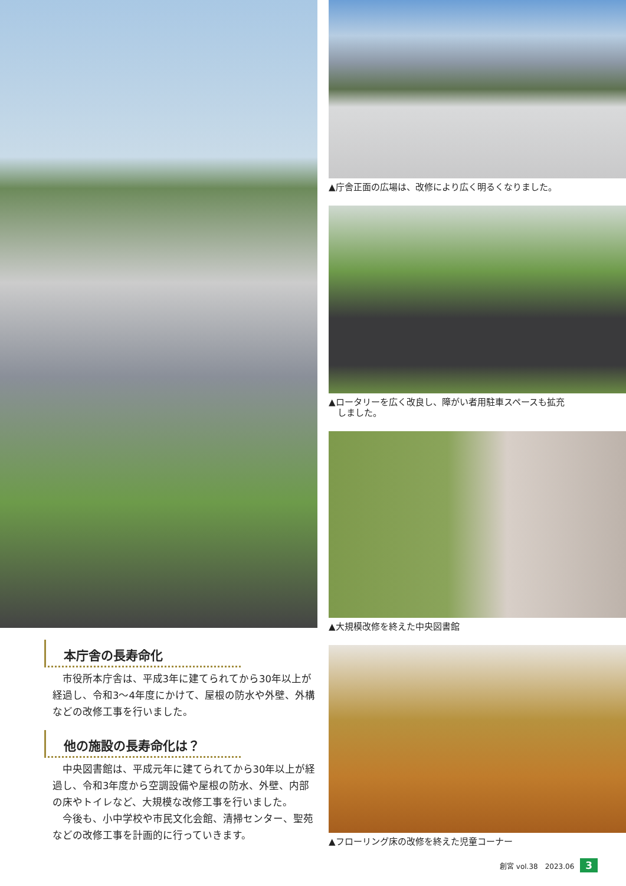本庁舎の長寿命化
市役所本庁舎は、平成3年に建てられてから30年以上が経過し、令和3～4年度にかけて、屋根の防水や外壁、外構などの改修工事を行いました。
他の施設の長寿命化は？
中央図書館は、平成元年に建てられてから30年以上が経過し、令和3年度から空調設備や屋根の防水、外壁、内部の床やトイレなど、大規模な改修工事を行いました。
今後も、小中学校や市民文化会館、清掃センター、聖苑などの改修工事を計画的に行っていきます。
▲庁舎正面の広場は、改修により広く明るくなりました。
▲ロータリーを広く改良し、障がい者用駐車スペースも拡充
　しました。
▲大規模改修を終えた中央図書館
▲フローリング床の改修を終えた児童コーナー
創宮 vol.38　2023.06 3